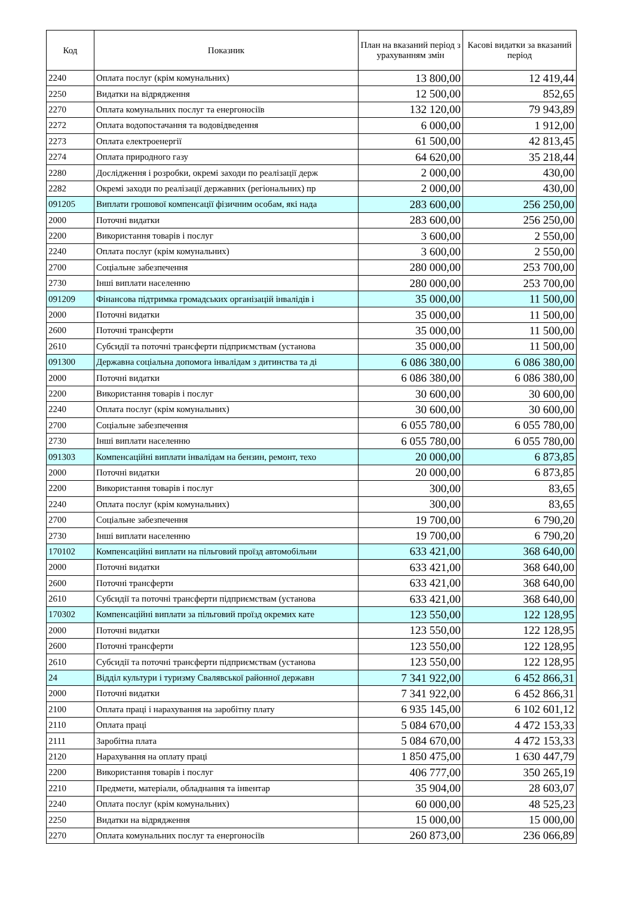| Код | Показник | План на вказаний період з урахуванням змін | Касові видатки за вказаний період |
| --- | --- | --- | --- |
| 2240 | Оплата послуг (крім комунальних) | 13 800,00 | 12 419,44 |
| 2250 | Видатки на відрядження | 12 500,00 | 852,65 |
| 2270 | Оплата комунальних послуг та енергоносіїв | 132 120,00 | 79 943,89 |
| 2272 | Оплата водопостачання та водовідведення | 6 000,00 | 1 912,00 |
| 2273 | Оплата електроенергії | 61 500,00 | 42 813,45 |
| 2274 | Оплата природного газу | 64 620,00 | 35 218,44 |
| 2280 | Дослідження і розробки, окремі заходи по реалізації держ | 2 000,00 | 430,00 |
| 2282 | Окремі заходи по реалізації державних (регіональних) пр | 2 000,00 | 430,00 |
| 091205 | Виплати грошової компенсації фізичним особам, які нада | 283 600,00 | 256 250,00 |
| 2000 | Поточні видатки | 283 600,00 | 256 250,00 |
| 2200 | Використання товарів і послуг | 3 600,00 | 2 550,00 |
| 2240 | Оплата послуг (крім комунальних) | 3 600,00 | 2 550,00 |
| 2700 | Соціальне забезпечення | 280 000,00 | 253 700,00 |
| 2730 | Інші виплати населенню | 280 000,00 | 253 700,00 |
| 091209 | Фінансова підтримка громадських організацій інвалідів і | 35 000,00 | 11 500,00 |
| 2000 | Поточні видатки | 35 000,00 | 11 500,00 |
| 2600 | Поточні трансферти | 35 000,00 | 11 500,00 |
| 2610 | Субсидії та поточні трансферти підприємствам (установа | 35 000,00 | 11 500,00 |
| 091300 | Державна соціальна допомога інвалідам з дитинства та ді | 6 086 380,00 | 6 086 380,00 |
| 2000 | Поточні видатки | 6 086 380,00 | 6 086 380,00 |
| 2200 | Використання товарів і послуг | 30 600,00 | 30 600,00 |
| 2240 | Оплата послуг (крім комунальних) | 30 600,00 | 30 600,00 |
| 2700 | Соціальне забезпечення | 6 055 780,00 | 6 055 780,00 |
| 2730 | Інші виплати населенню | 6 055 780,00 | 6 055 780,00 |
| 091303 | Компенсаційні виплати інвалідам на бензин, ремонт, техо | 20 000,00 | 6 873,85 |
| 2000 | Поточні видатки | 20 000,00 | 6 873,85 |
| 2200 | Використання товарів і послуг | 300,00 | 83,65 |
| 2240 | Оплата послуг (крім комунальних) | 300,00 | 83,65 |
| 2700 | Соціальне забезпечення | 19 700,00 | 6 790,20 |
| 2730 | Інші виплати населенню | 19 700,00 | 6 790,20 |
| 170102 | Компенсаційні виплати на пільговий проїзд автомобільни | 633 421,00 | 368 640,00 |
| 2000 | Поточні видатки | 633 421,00 | 368 640,00 |
| 2600 | Поточні трансферти | 633 421,00 | 368 640,00 |
| 2610 | Субсидії та поточні трансферти підприємствам (установа | 633 421,00 | 368 640,00 |
| 170302 | Компенсаційні виплати за пільговий проїзд окремих кате | 123 550,00 | 122 128,95 |
| 2000 | Поточні видатки | 123 550,00 | 122 128,95 |
| 2600 | Поточні трансферти | 123 550,00 | 122 128,95 |
| 2610 | Субсидії та поточні трансферти підприємствам (установа | 123 550,00 | 122 128,95 |
| 24 | Відділ культури і туризму Свалявської районної державн | 7 341 922,00 | 6 452 866,31 |
| 2000 | Поточні видатки | 7 341 922,00 | 6 452 866,31 |
| 2100 | Оплата праці і нарахування на заробітну плату | 6 935 145,00 | 6 102 601,12 |
| 2110 | Оплата праці | 5 084 670,00 | 4 472 153,33 |
| 2111 | Заробітна плата | 5 084 670,00 | 4 472 153,33 |
| 2120 | Нарахування на оплату праці | 1 850 475,00 | 1 630 447,79 |
| 2200 | Використання товарів і послуг | 406 777,00 | 350 265,19 |
| 2210 | Предмети, матеріали, обладнання та інвентар | 35 904,00 | 28 603,07 |
| 2240 | Оплата послуг (крім комунальних) | 60 000,00 | 48 525,23 |
| 2250 | Видатки на відрядження | 15 000,00 | 15 000,00 |
| 2270 | Оплата комунальних послуг та енергоносіїв | 260 873,00 | 236 066,89 |